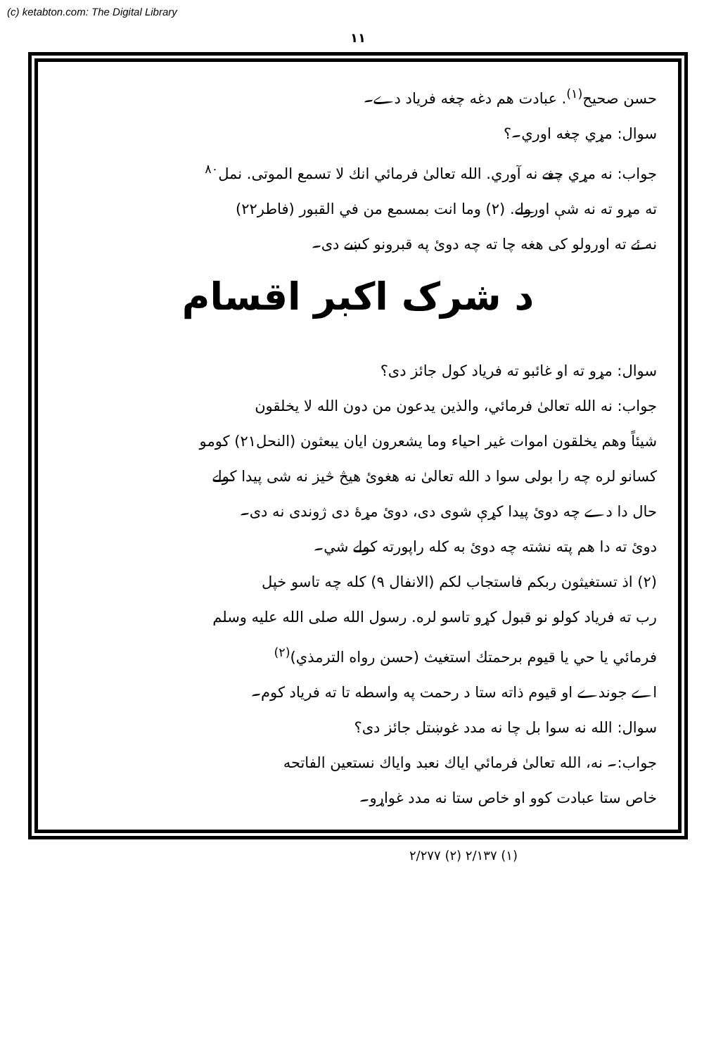(c) ketabton.com: The Digital Library
۱۱
حسن صحیح<sup>(۱)</sup>. عبادت هم دغه چغه فریاد دے۔
سوال: مړي چغه اوري۔؟
جواب: نه مړي چغے نه آوري. الله تعالیٰ فرمائي انك لا تسمع الموتی. نمل<sup>۸۰</sup>
ته مړو ته نه شې اورولے. (۲) وما انت بمسمع من في القبور (فاطر۲۲)
نه ئے ته اورولو کی هغه چا ته چه دوئ په قبرونو کښے دی۔
د شرک اکبر اقسام
سوال: مړو ته او غائبو ته فریاد کول جائز دی؟
جواب: نه الله تعالیٰ فرمائي، والذين يدعون من دون الله لا يخلقون
شيئاً وهم يخلقون اموات غير احياء وما يشعرون ايان يبعثون (النحل۲۱) کومو
کسانو لره چه را بولی سوا د الله تعالیٰ نه هغوئ هیڅ څیز نه شی پیدا کولے
حال دا دے چه دوئ پیدا کړې شوی دی، دوئ مړهٔ دی ژوندی نه دی۔
دوئ ته دا هم پته نشته چه دوئ به کله راپورته کولے شي۔
(۲) اذ تستغيثون ربكم فاستجاب لكم (الانفال ۹) کله چه تاسو خپل
رب ته فریاد کولو نو قبول کړو تاسو لره. رسول الله صلی الله علیه وسلم
فرمائي يا حي يا قيوم برحمتك استغيث (حسن رواه الترمذي)<sup>(۲)</sup>
اے جوندے او قیوم ذاته ستا د رحمت په واسطه تا ته فریاد کوم۔
سوال: الله نه سوا بل چا نه مدد غوښتل جائز دی؟
جواب:۔ نه، الله تعالیٰ فرمائي اياك نعبد واياك نستعين الفاتحه
خاص ستا عبادت کوو او خاص ستا نه مدد غواړو۔
(۱) ۲/۱۳۷ (۲) ۲/۲۷۷